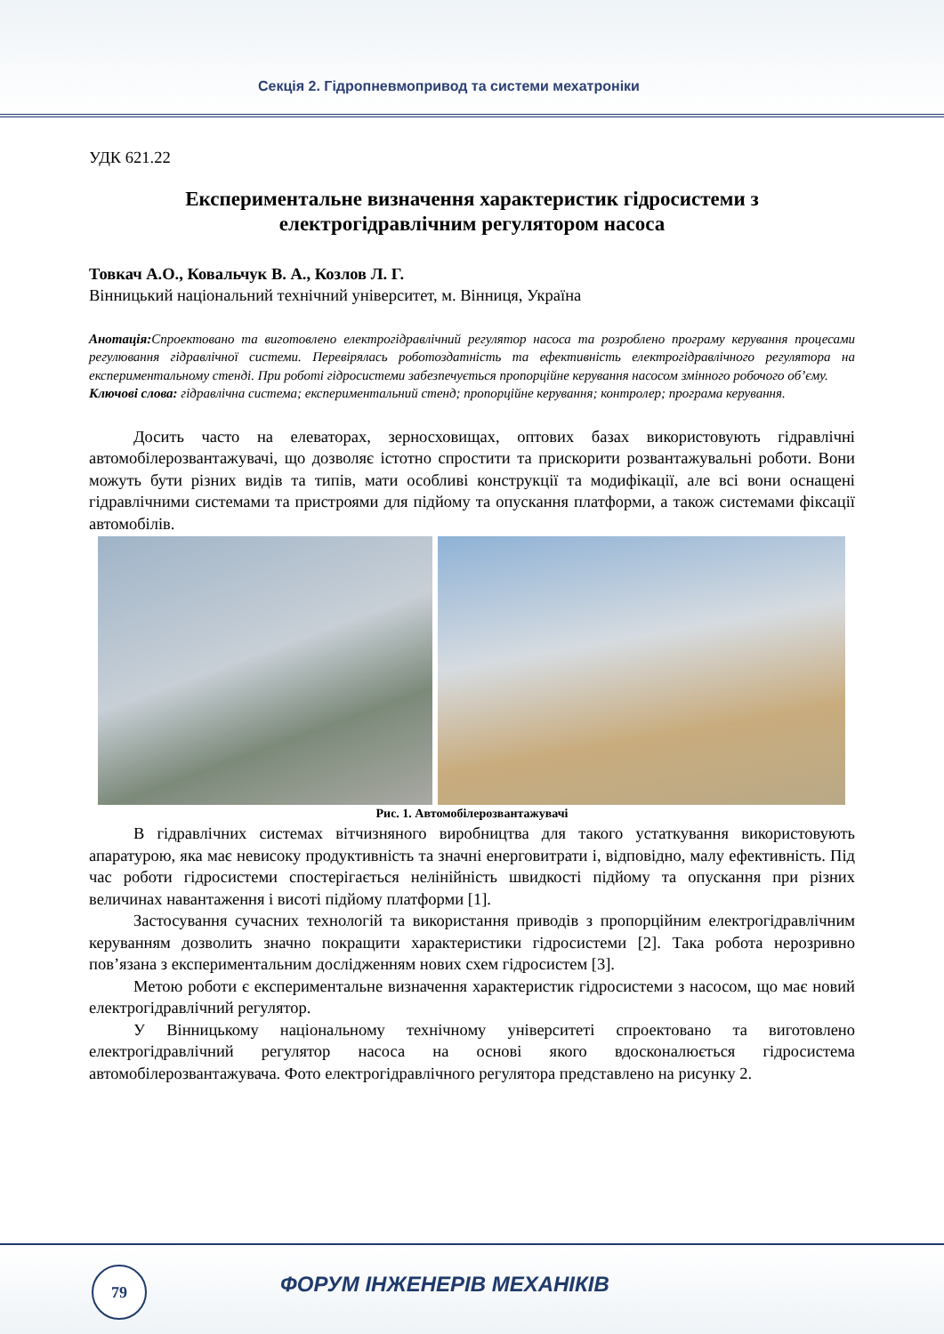Секція 2. Гідропневмопривод та системи мехатроніки
УДК 621.22
Експериментальне визначення характеристик гідросистеми з електрогідравлічним регулятором насоса
Товкач А.О., Ковальчук В. А., Козлов Л. Г.
Вінницький національний технічний університет, м. Вінниця, Україна
Анотація: Спроектовано та виготовлено електрогідравлічний регулятор насоса та розроблено програму керування процесами регулювання гідравлічної системи. Перевірялась роботоздатність та ефективність електрогідравлічного регулятора на експериментальному стенді. При роботі гідросистеми забезпечується пропорційне керування насосом змінного робочого об’єму.
Ключові слова: гідравлічна система; експериментальний стенд; пропорційне керування; контролер; програма керування.
Досить часто на елеваторах, зерносховищах, оптових базах використовують гідравлічні автомобілерозвантажувачі, що дозволяє істотно спростити та прискорити розвантажувальні роботи. Вони можуть бути різних видів та типів, мати особливі конструкції та модифікації, але всі вони оснащені гідравлічними системами та пристроями для підйому та опускання платформи, а також системами фіксації автомобілів.
Рис. 1. Автомобілерозвантажувачі
В гідравлічних системах вітчизняного виробництва для такого устаткування використовують апаратурою, яка має невисоку продуктивність та значні енерговитрати і, відповідно, малу ефективність. Під час роботи гідросистеми спостерігається нелінійність швидкості підйому та опускання при різних величинах навантаження і висоті підйому платформи [1].
Застосування сучасних технологій та використання приводів з пропорційним електрогідравлічним керуванням дозволить значно покращити характеристики гідросистеми [2]. Така робота нерозривно пов’язана з експериментальним дослідженням нових схем гідросистем [3].
Метою роботи є експериментальне визначення характеристик гідросистеми з насосом, що має новий електрогідравлічний регулятор.
У Вінницькому національному технічному університеті спроектовано та виготовлено електрогідравлічний регулятор насоса на основі якого вдосконалюється гідросистема автомобілерозвантажувача. Фото електрогідравлічного регулятора представлено на рисунку 2.
79 ФОРУМ ІНЖЕНЕРІВ МЕХАНІКІВ